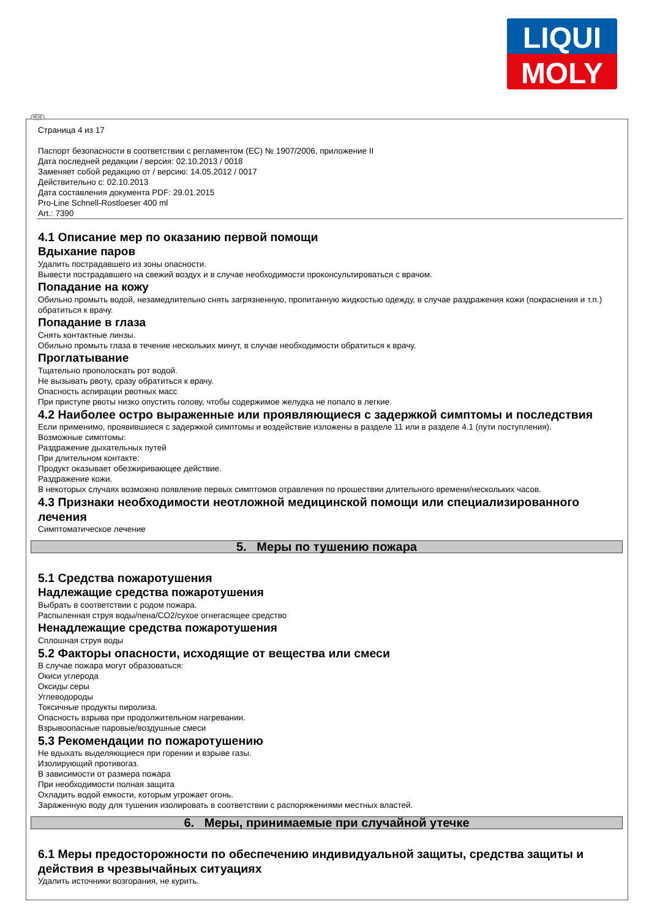LIQUI
MOLY
RUS
Страница 4 из 17
Паспорт безопасности в соответствии с регламентом (ЕС) № 1907/2006, приложение II
Дата последней редакции / версия: 02.10.2013 / 0018
Заменяет собой редакцию от / версию: 14.05.2012 / 0017
Действительно с: 02.10.2013
Дата составления документа PDF: 29.01.2015
Pro-Line Schnell-Rostloeser 400 ml
Art.: 7390
4.1 Описание мер по оказанию первой помощи
Вдыхание паров
Удалить пострадавшего из зоны опасности.
Вывести пострадавшего на свежий воздух и в случае необходимости проконсультироваться с врачом.
Попадание на кожу
Обильно промыть водой, незамедлительно снять загрязненную, пропитанную жидкостью одежду, в случае раздражения кожи (покраснения и т.п.) обратиться к врачу.
Попадание в глаза
Снять контактные линзы.
Обильно промыть глаза в течение нескольких минут, в случае необходимости обратиться к врачу.
Проглатывание
Тщательно прополоскать рот водой.
Не вызывать рвоту, сразу обратиться к врачу.
Опасность аспирации рвотных масс
При приступе рвоты низко опустить голову, чтобы содержимое желудка не попало в легкие.
4.2 Наиболее остро выраженные или проявляющиеся с задержкой симптомы и последствия
Если применимо, проявившиеся с задержкой симптомы и воздействие изложены в разделе 11 или в разделе 4.1 (пути поступления).
Возможные симптомы:
Раздражение дыхательных путей
При длительном контакте:
Продукт оказывает обезжиривающее действие.
Раздражение кожи.
В некоторых случаях возможно появление первых симптомов отравления по прошествии длительного времени/нескольких часов.
4.3 Признаки необходимости неотложной медицинской помощи или специализированного лечения
Симптоматическое лечение
5. Меры по тушению пожара
5.1 Средства пожаротушения
Надлежащие средства пожаротушения
Выбрать в соответствии с родом пожара.
Распыленная струя воды/пена/CO2/сухое огнегасящее средство
Ненадлежащие средства пожаротушения
Сплошная струя воды
5.2 Факторы опасности, исходящие от вещества или смеси
В случае пожара могут образоваться:
Окиси углерода
Оксиды серы
Углеводороды
Токсичные продукты пиролиза.
Опасность взрыва при продолжительном нагревании.
Взрывоопасные паровые/воздушные смеси
5.3 Рекомендации по пожаротушению
Не вдыхать выделяющиеся при горении и взрыве газы.
Изолирующий противогаз.
В зависимости от размера пожара
При необходимости полная защита
Охладить водой емкости, которым угрожает огонь.
Зараженную воду для тушения изолировать в соответствии с распоряжениями местных властей.
6. Меры, принимаемые при случайной утечке
6.1 Меры предосторожности по обеспечению индивидуальной защиты, средства защиты и действия в чрезвычайных ситуациях
Удалить источники возгорания, не курить.